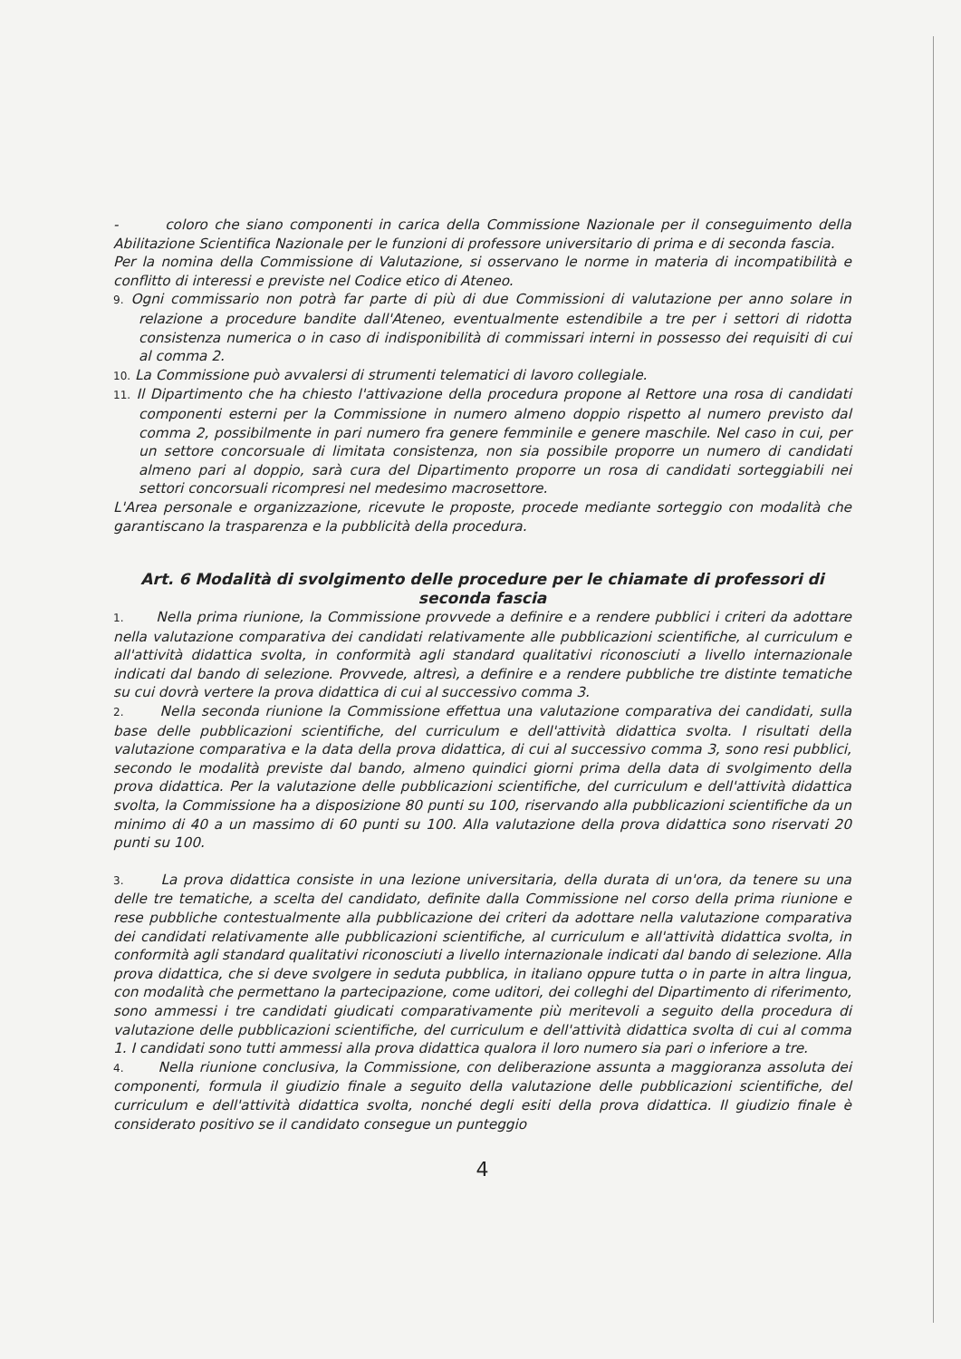- coloro che siano componenti in carica della Commissione Nazionale per il conseguimento della Abilitazione Scientifica Nazionale per le funzioni di professore universitario di prima e di seconda fascia.
Per la nomina della Commissione di Valutazione, si osservano le norme in materia di incompatibilità e conflitto di interessi e previste nel Codice etico di Ateneo.
9. Ogni commissario non potrà far parte di più di due Commissioni di valutazione per anno solare in relazione a procedure bandite dall'Ateneo, eventualmente estendibile a tre per i settori di ridotta consistenza numerica o in caso di indisponibilità di commissari interni in possesso dei requisiti di cui al comma 2.
10. La Commissione può avvalersi di strumenti telematici di lavoro collegiale.
11. Il Dipartimento che ha chiesto l'attivazione della procedura propone al Rettore una rosa di candidati componenti esterni per la Commissione in numero almeno doppio rispetto al numero previsto dal comma 2, possibilmente in pari numero fra genere femminile e genere maschile. Nel caso in cui, per un settore concorsuale di limitata consistenza, non sia possibile proporre un numero di candidati almeno pari al doppio, sarà cura del Dipartimento proporre un rosa di candidati sorteggiabili nei settori concorsuali ricompresi nel medesimo macrosettore.
L'Area personale e organizzazione, ricevute le proposte, procede mediante sorteggio con modalità che garantiscano la trasparenza e la pubblicità della procedura.
Art. 6 Modalità di svolgimento delle procedure per le chiamate di professori di seconda fascia
1. Nella prima riunione, la Commissione provvede a definire e a rendere pubblici i criteri da adottare nella valutazione comparativa dei candidati relativamente alle pubblicazioni scientifiche, al curriculum e all'attività didattica svolta, in conformità agli standard qualitativi riconosciuti a livello internazionale indicati dal bando di selezione. Provvede, altresì, a definire e a rendere pubbliche tre distinte tematiche su cui dovrà vertere la prova didattica di cui al successivo comma 3.
2. Nella seconda riunione la Commissione effettua una valutazione comparativa dei candidati, sulla base delle pubblicazioni scientifiche, del curriculum e dell'attività didattica svolta. I risultati della valutazione comparativa e la data della prova didattica, di cui al successivo comma 3, sono resi pubblici, secondo le modalità previste dal bando, almeno quindici giorni prima della data di svolgimento della prova didattica. Per la valutazione delle pubblicazioni scientifiche, del curriculum e dell'attività didattica svolta, la Commissione ha a disposizione 80 punti su 100, riservando alla pubblicazioni scientifiche da un minimo di 40 a un massimo di 60 punti su 100. Alla valutazione della prova didattica sono riservati 20 punti su 100.
3. La prova didattica consiste in una lezione universitaria, della durata di un'ora, da tenere su una delle tre tematiche, a scelta del candidato, definite dalla Commissione nel corso della prima riunione e rese pubbliche contestualmente alla pubblicazione dei criteri da adottare nella valutazione comparativa dei candidati relativamente alle pubblicazioni scientifiche, al curriculum e all'attività didattica svolta, in conformità agli standard qualitativi riconosciuti a livello internazionale indicati dal bando di selezione. Alla prova didattica, che si deve svolgere in seduta pubblica, in italiano oppure tutta o in parte in altra lingua, con modalità che permettano la partecipazione, come uditori, dei colleghi del Dipartimento di riferimento, sono ammessi i tre candidati giudicati comparativamente più meritevoli a seguito della procedura di valutazione delle pubblicazioni scientifiche, del curriculum e dell'attività didattica svolta di cui al comma 1. I candidati sono tutti ammessi alla prova didattica qualora il loro numero sia pari o inferiore a tre.
4. Nella riunione conclusiva, la Commissione, con deliberazione assunta a maggioranza assoluta dei componenti, formula il giudizio finale a seguito della valutazione delle pubblicazioni scientifiche, del curriculum e dell'attività didattica svolta, nonché degli esiti della prova didattica. Il giudizio finale è considerato positivo se il candidato consegue un punteggio
4